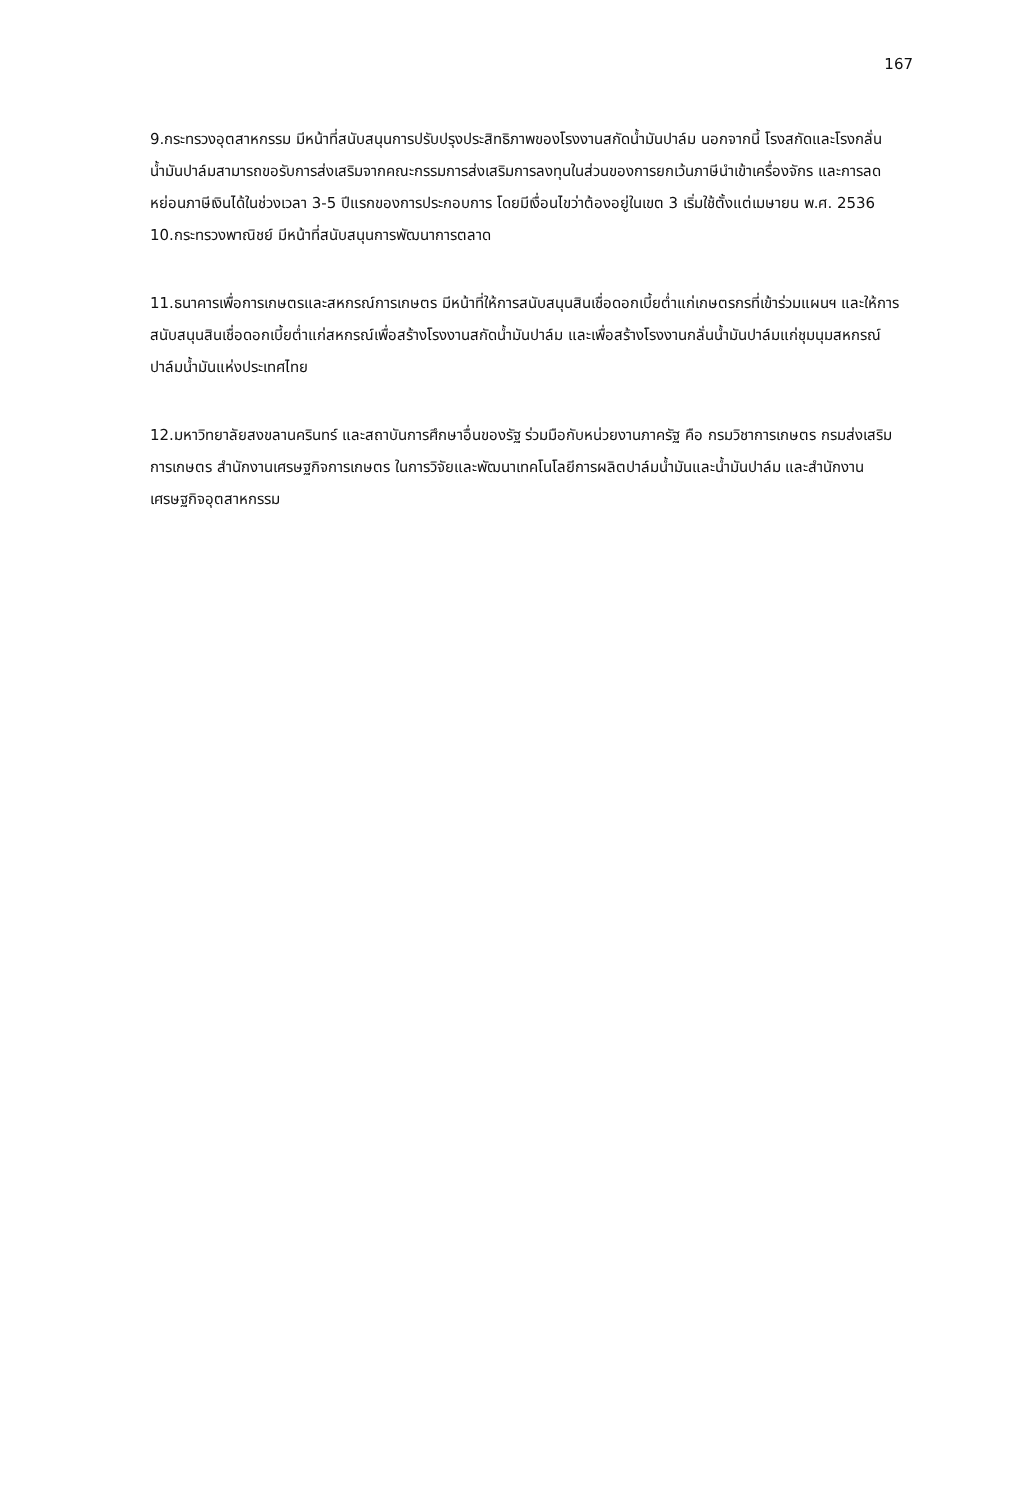167
9.กระทรวงอุตสาหกรรม มีหน้าที่สนับสนุนการปรับปรุงประสิทธิภาพของโรงงานสกัดน้ำมันปาล์ม นอกจากนี้ โรงสกัดและโรงกลั่นน้ำมันปาล์มสามารถขอรับการส่งเสริมจากคณะกรรมการส่งเสริมการลงทุนในส่วนของการยกเว้นภาษีนำเข้าเครื่องจักร และการลดหย่อนภาษีเงินได้ในช่วงเวลา 3-5 ปีแรกของการประกอบการ โดยมีเงื่อนไขว่าต้องอยู่ในเขต 3 เริ่มใช้ตั้งแต่เมษายน พ.ศ. 2536
10.กระทรวงพาณิชย์ มีหน้าที่สนับสนุนการพัฒนาการตลาด
11.ธนาคารเพื่อการเกษตรและสหกรณ์การเกษตร มีหน้าที่ให้การสนับสนุนสินเชื่อดอกเบี้ยต่ำแก่เกษตรกรที่เข้าร่วมแผนฯ และให้การสนับสนุนสินเชื่อดอกเบี้ยต่ำแก่สหกรณ์เพื่อสร้างโรงงานสกัดน้ำมันปาล์ม และเพื่อสร้างโรงงานกลั่นน้ำมันปาล์มแก่ชุมนุมสหกรณ์ปาล์มน้ำมันแห่งประเทศไทย
12.มหาวิทยาลัยสงขลานครินทร์ และสถาบันการศึกษาอื่นของรัฐ ร่วมมือกับหน่วยงานภาครัฐ คือ กรมวิชาการเกษตร กรมส่งเสริมการเกษตร สำนักงานเศรษฐกิจการเกษตร ในการวิจัยและพัฒนาเทคโนโลยีการผลิตปาล์มน้ำมันและน้ำมันปาล์ม และสำนักงานเศรษฐกิจอุตสาหกรรม